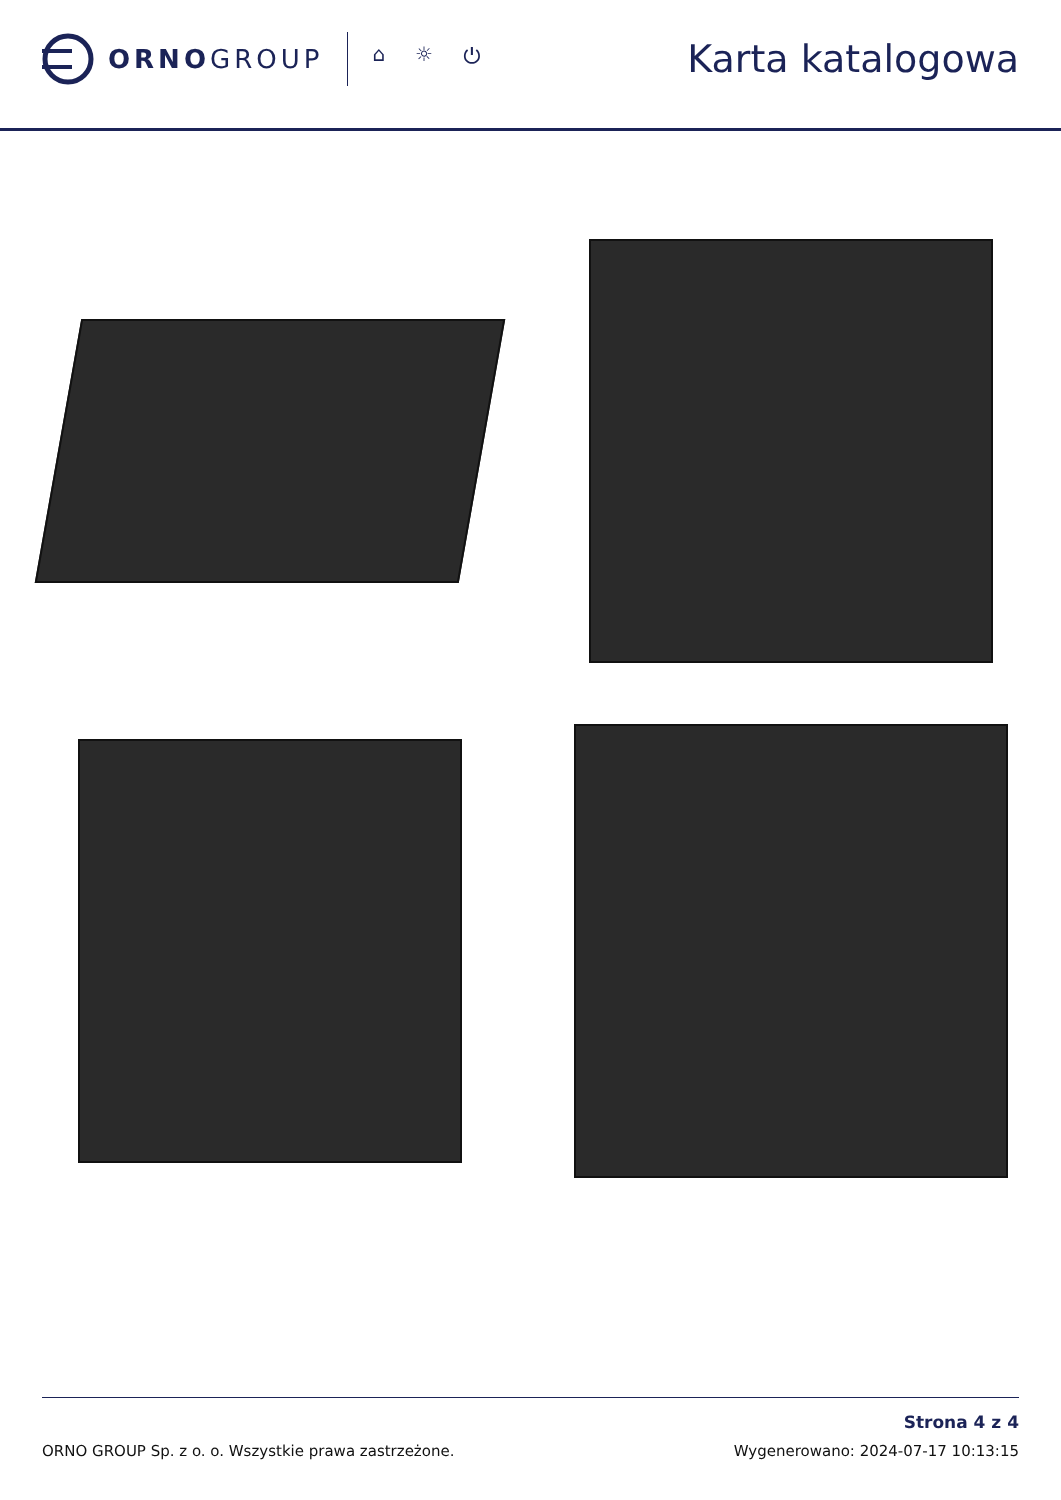ORNOGROUP
⌂ ☼ ⏻
Karta katalogowa
ORNO GROUP Sp. z o. o. Wszystkie prawa zastrzeżone.
Strona 4 z 4
Wygenerowano: 2024-07-17 10:13:15